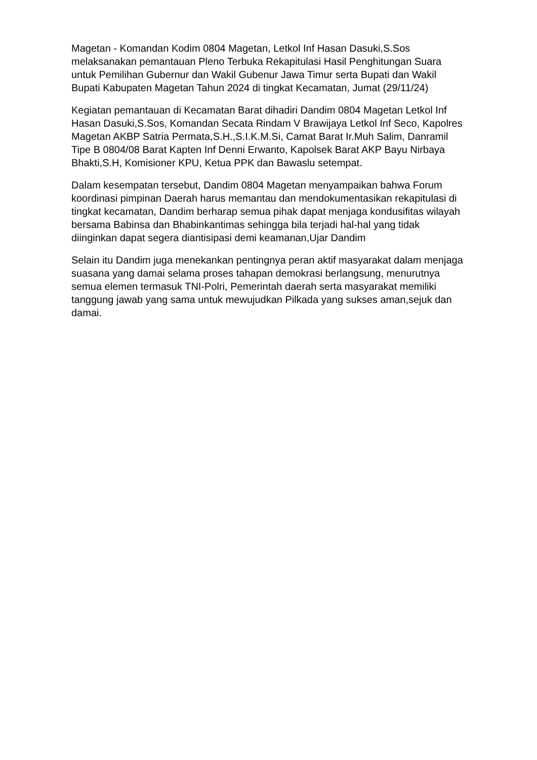Magetan - Komandan Kodim 0804 Magetan, Letkol Inf Hasan Dasuki,S.Sos melaksanakan pemantauan Pleno Terbuka Rekapitulasi Hasil Penghitungan Suara untuk Pemilihan Gubernur dan Wakil Gubenur Jawa Timur serta Bupati dan Wakil Bupati Kabupaten Magetan Tahun 2024 di tingkat Kecamatan, Jumat (29/11/24)
Kegiatan pemantauan di Kecamatan Barat dihadiri Dandim 0804 Magetan Letkol Inf Hasan Dasuki,S.Sos, Komandan Secata Rindam V Brawijaya Letkol Inf Seco, Kapolres Magetan AKBP Satria Permata,S.H.,S.I.K.M.Si, Camat Barat Ir.Muh Salim, Danramil Tipe B 0804/08 Barat Kapten Inf Denni Erwanto, Kapolsek Barat AKP Bayu Nirbaya Bhakti,S.H, Komisioner KPU, Ketua PPK dan Bawaslu setempat.
Dalam kesempatan tersebut, Dandim 0804 Magetan menyampaikan bahwa Forum koordinasi pimpinan Daerah harus memantau dan mendokumentasikan rekapitulasi di tingkat kecamatan, Dandim berharap semua pihak dapat menjaga kondusifitas wilayah bersama Babinsa dan Bhabinkantimas sehingga bila terjadi hal-hal yang tidak diinginkan dapat segera diantisipasi demi keamanan,Ujar Dandim
Selain itu Dandim juga menekankan pentingnya peran aktif masyarakat dalam menjaga suasana yang damai selama proses tahapan demokrasi berlangsung, menurutnya semua elemen termasuk TNI-Polri, Pemerintah daerah serta masyarakat memiliki tanggung jawab yang sama untuk mewujudkan Pilkada yang sukses aman,sejuk dan damai.